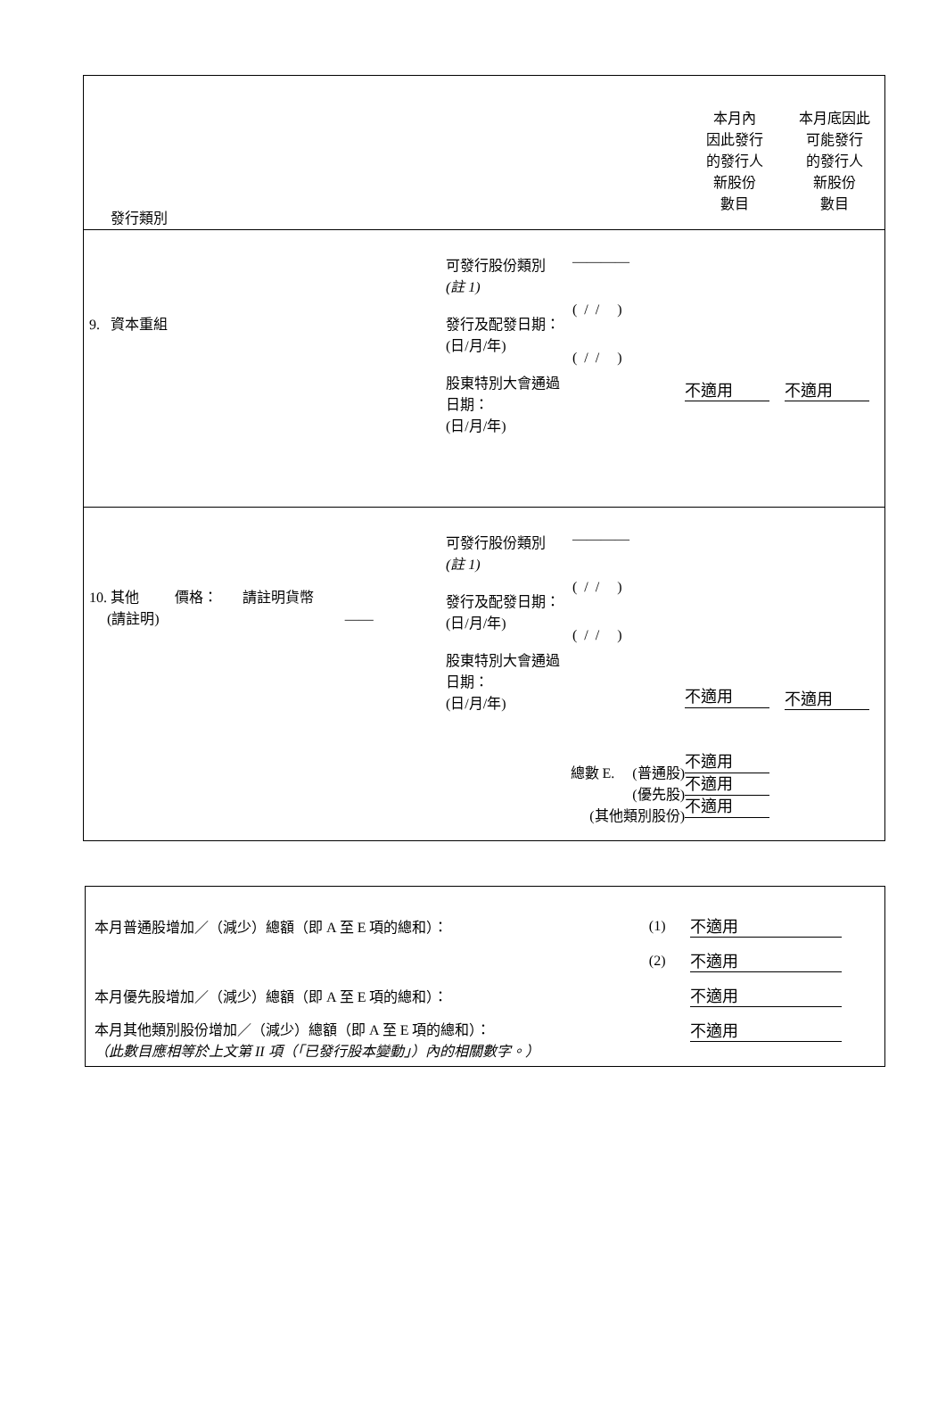| 發行類別 | 本月內 因此發行 的發行人 新股份 數目 | 本月底因此 可能發行 的發行人 新股份 數目 |
| / 9. 資本重組 / 可發行股份類別 (註 1) 發行及配發日期： (日/月/年) 股東特別大會通過日期： (日/月/年) / ———— ( / / ) ( / / ) / | 不適用 | 不適用 |
| / 10. 其他 價格： 請註明貨幣 (請註明) —— / 可發行股份類別 (註 1) 發行及配發日期： (日/月/年) 股東特別大會通過日期： (日/月/年) / ———— ( / / ) ( / / ) / 總數 E. (普通股) (優先股) (其他類別股份) | 不適用 不適用 不適用 不適用 | 不適用 |
| 本月普通股增加／（減少）總額（即 A 至 E 項的總和）： | (1) | 不適用 |
| | (2) | 不適用 |
| 本月優先股增加／（減少）總額（即 A 至 E 項的總和）： | | 不適用 |
| 本月其他類別股份增加／（減少）總額（即 A 至 E 項的總和）： （此數目應相等於上文第 II 項（「已發行股本變動」）內的相關數字。） | | 不適用 |